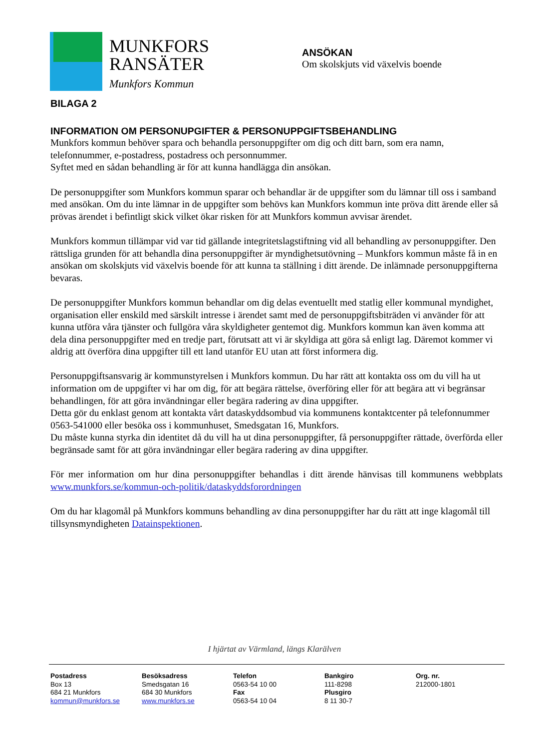MUNKFORS
RANSÄTER
Munkfors Kommun
ANSÖKAN
Om skolskjuts vid växelvis boende
BILAGA 2
INFORMATION OM PERSONUPGIFTER & PERSONUPPGIFTSBEHANDLING
Munkfors kommun behöver spara och behandla personuppgifter om dig och ditt barn, som era namn, telefonnummer, e-postadress, postadress och personnummer.
Syftet med en sådan behandling är för att kunna handlägga din ansökan.
De personuppgifter som Munkfors kommun sparar och behandlar är de uppgifter som du lämnar till oss i samband med ansökan. Om du inte lämnar in de uppgifter som behövs kan Munkfors kommun inte pröva ditt ärende eller så prövas ärendet i befintligt skick vilket ökar risken för att Munkfors kommun avvisar ärendet.
Munkfors kommun tillämpar vid var tid gällande integritetslagstiftning vid all behandling av personuppgifter. Den rättsliga grunden för att behandla dina personuppgifter är myndighetsutövning – Munkfors kommun måste få in en ansökan om skolskjuts vid växelvis boende för att kunna ta ställning i ditt ärende. De inlämnade personuppgifterna bevaras.
De personuppgifter Munkfors kommun behandlar om dig delas eventuellt med statlig eller kommunal myndighet, organisation eller enskild med särskilt intresse i ärendet samt med de personuppgiftsbiträden vi använder för att kunna utföra våra tjänster och fullgöra våra skyldigheter gentemot dig. Munkfors kommun kan även komma att dela dina personuppgifter med en tredje part, förutsatt att vi är skyldiga att göra så enligt lag. Däremot kommer vi aldrig att överföra dina uppgifter till ett land utanför EU utan att först informera dig.
Personuppgiftsansvarig är kommunstyrelsen i Munkfors kommun. Du har rätt att kontakta oss om du vill ha ut information om de uppgifter vi har om dig, för att begära rättelse, överföring eller för att begära att vi begränsar behandlingen, för att göra invändningar eller begära radering av dina uppgifter.
Detta gör du enklast genom att kontakta vårt dataskyddsombud via kommunens kontaktcenter på telefonnummer 0563-541000 eller besöka oss i kommunhuset, Smedsgatan 16, Munkfors.
Du måste kunna styrka din identitet då du vill ha ut dina personuppgifter, få personuppgifter rättade, överförda eller begränsade samt för att göra invändningar eller begära radering av dina uppgifter.
För mer information om hur dina personuppgifter behandlas i ditt ärende hänvisas till kommunens webbplats www.munkfors.se/kommun-och-politik/dataskyddsforordningen
Om du har klagomål på Munkfors kommuns behandling av dina personuppgifter har du rätt att inge klagomål till tillsynsmyndigheten Datainspektionen.
I hjärtat av Värmland, längs Klarälven
Postadress
Box 13
684 21 Munkfors
kommun@munkfors.se
Besöksadress
Smedsgatan 16
684 30 Munkfors
www.munkfors.se
Telefon
0563-54 10 00
Fax
0563-54 10 04
Bankgiro
111-8298
Plusgiro
8 11 30-7
Org. nr.
212000-1801